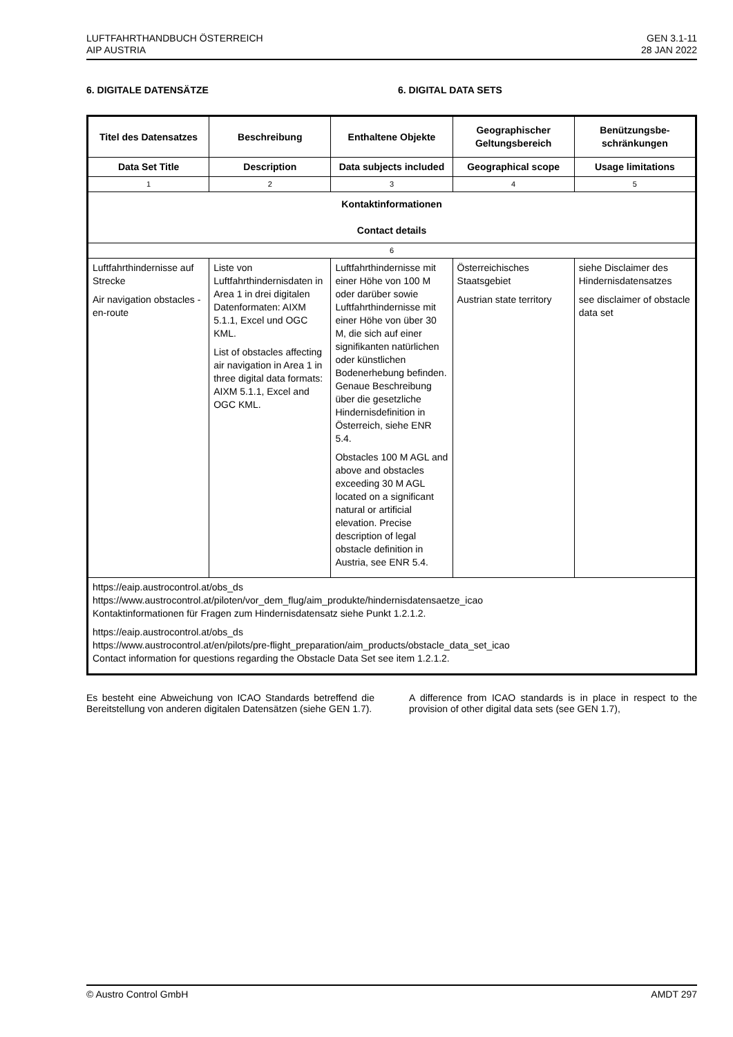LUFTFAHRTHANDBUCH ÖSTERREICH
AIP AUSTRIA
GEN 3.1-11
28 JAN 2022
6. DIGITALE DATENSÄTZE 6. DIGITAL DATA SETS
| Titel des Datensatzes | Beschreibung | Enthaltene Objekte | Geographischer Geltungsbereich | Benützungsbe-schränkungen |
| --- | --- | --- | --- | --- |
| Data Set Title | Description | Data subjects included | Geographical scope | Usage limitations |
| 1 | 2 | 3 | 4 | 5 |
| Kontaktinformationen Contact details | | | | |
| 6 | | | | |
| Luftfahrthindernisse auf Strecke Air navigation obstacles - en-route | Liste von Luftfahrthindernisdaten in Area 1 in drei digitalen Datenformaten: AIXM 5.1.1, Excel und OGC KML. List of obstacles affecting air navigation in Area 1 in three digital data formats: AIXM 5.1.1, Excel and OGC KML. | Luftfahrthindernisse mit einer Höhe von 100 M oder darüber sowie Luftfahrthindernisse mit einer Höhe von über 30 M, die sich auf einer signifikanten natürlichen oder künstlichen Bodenerhebung befinden. Genaue Beschreibung über die gesetzliche Hindernisdefinition in Österreich, siehe ENR 5.4. Obstacles 100 M AGL and above and obstacles exceeding 30 M AGL located on a significant natural or artificial elevation. Precise description of legal obstacle definition in Austria, see ENR 5.4. | Österreichisches Staatsgebiet Austrian state territory | siehe Disclaimer des Hindernisdatensatzes see disclaimer of obstacle data set |
| https://eaip.austrocontrol.at/obs_ds https://www.austrocontrol.at/piloten/vor_dem_flug/aim_produkte/hindernisdatensaetze_icao Kontaktinformationen für Fragen zum Hindernisdatensatz siehe Punkt 1.2.1.2. https://eaip.austrocontrol.at/obs_ds https://www.austrocontrol.at/en/pilots/pre-flight_preparation/aim_products/obstacle_data_set_icao Contact information for questions regarding the Obstacle Data Set see item 1.2.1.2. | | | | |
Es besteht eine Abweichung von ICAO Standards betreffend die Bereitstellung von anderen digitalen Datensätzen (siehe GEN 1.7).
A difference from ICAO standards is in place in respect to the provision of other digital data sets (see GEN 1.7),
© Austro Control GmbH AMDT 297